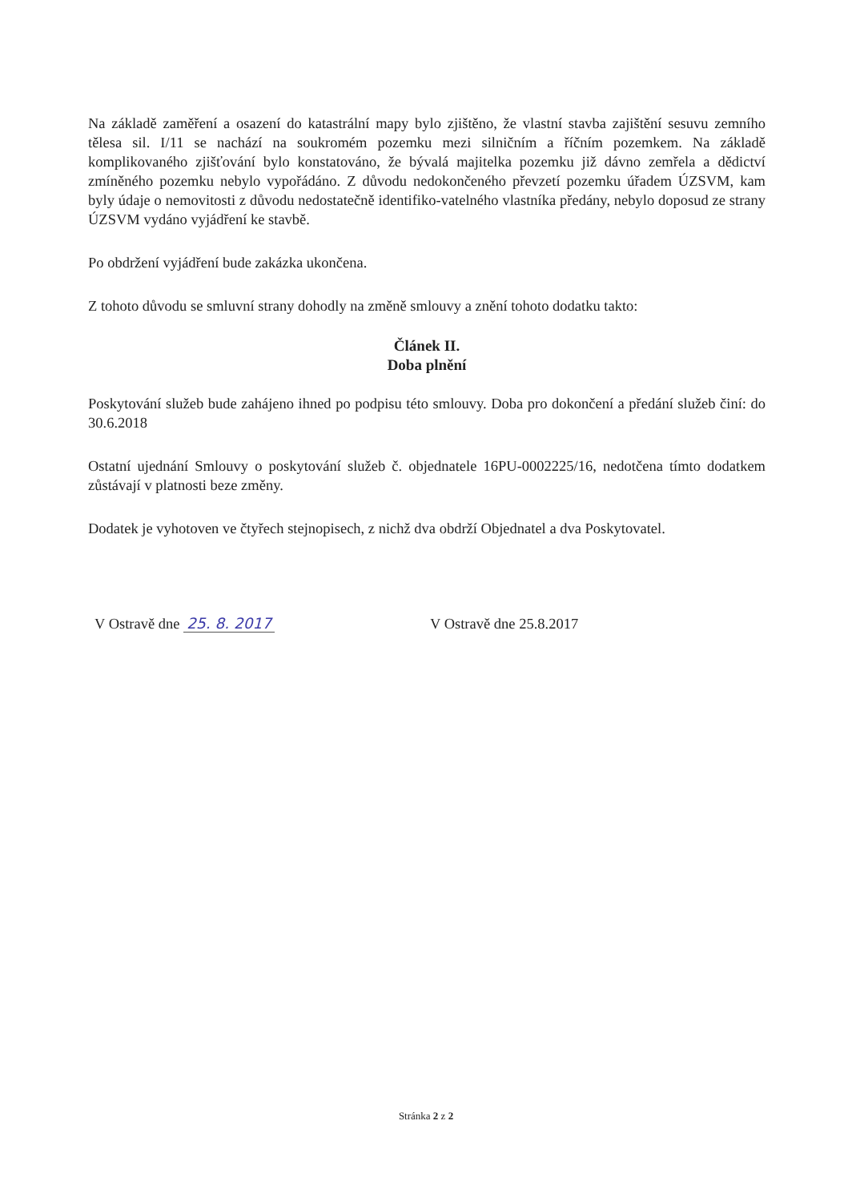Na základě zaměření a osazení do katastrální mapy bylo zjištěno, že vlastní stavba zajištění sesuvu zemního tělesa sil. I/11 se nachází na soukromém pozemku mezi silničním a říčním pozemkem. Na základě komplikovaného zjišťování bylo konstatováno, že bývalá majitelka pozemku již dávno zemřela a dědictví zmíněného pozemku nebylo vypořádáno. Z důvodu nedokončeného převzetí pozemku úřadem ÚZSVM, kam byly údaje o nemovitosti z důvodu nedostatečně identifiko-vatelného vlastníka předány, nebylo doposud ze strany ÚZSVM vydáno vyjádření ke stavbě.
Po obdržení vyjádření bude zakázka ukončena.
Z tohoto důvodu se smluvní strany dohodly na změně smlouvy a znění tohoto dodatku takto:
Článek II.
Doba plnění
Poskytování služeb bude zahájeno ihned po podpisu této smlouvy. Doba pro dokončení a předání služeb činí: do 30.6.2018
Ostatní ujednání Smlouvy o poskytování služeb č. objednatele 16PU-0002225/16, nedotčena tímto dodatkem zůstávají v platnosti beze změny.
Dodatek je vyhotoven ve čtyřech stejnopisech, z nichž dva obdrží Objednatel a dva Poskytovatel.
V Ostravě dne 25. 8. 2017 V Ostravě dne 25.8.2017
Stránka 2 z 2